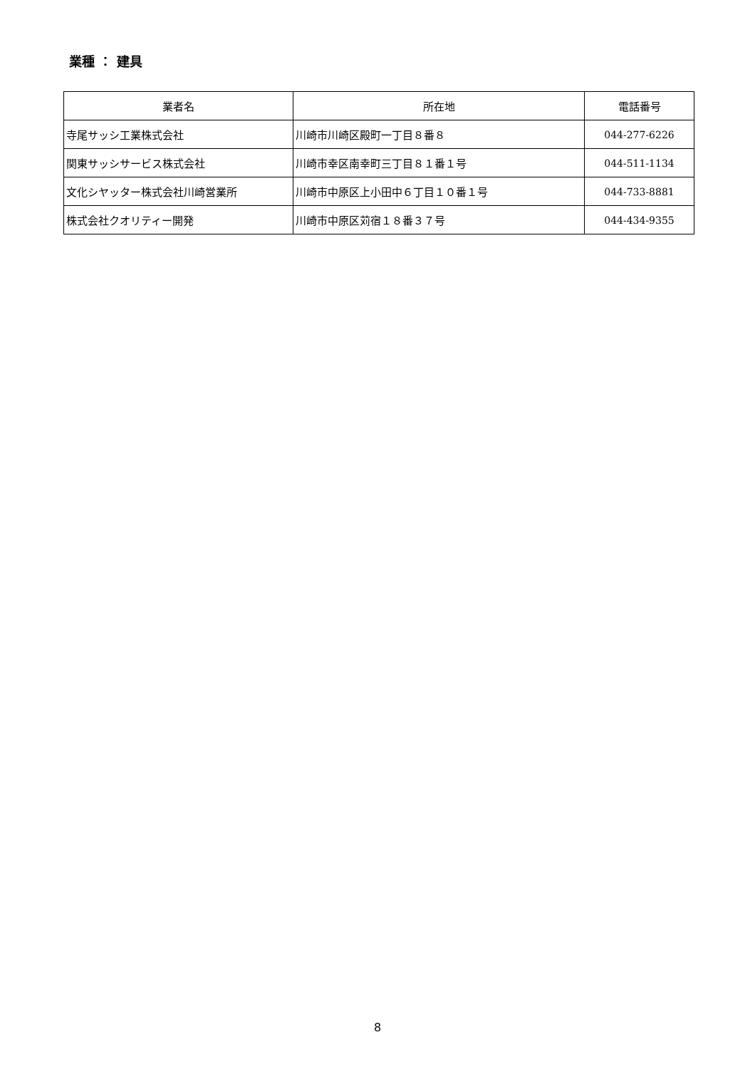業種 ： 建具
| 業者名 | 所在地 | 電話番号 |
| --- | --- | --- |
| 寺尾サッシ工業株式会社 | 川崎市川崎区殿町一丁目８番８ | 044-277-6226 |
| 関東サッシサービス株式会社 | 川崎市幸区南幸町三丁目８１番１号 | 044-511-1134 |
| 文化シヤッター株式会社川崎営業所 | 川崎市中原区上小田中６丁目１０番１号 | 044-733-8881 |
| 株式会社クオリティー開発 | 川崎市中原区苅宿１８番３７号 | 044-434-9355 |
8